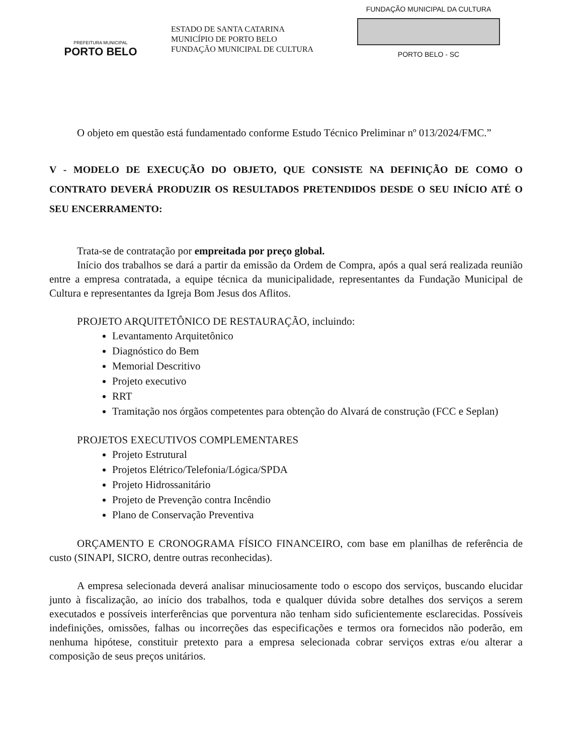PREFEITURA MUNICIPAL
PORTO BELO
ESTADO DE SANTA CATARINA
MUNICÍPIO DE PORTO BELO
FUNDAÇÃO MUNICIPAL DE CULTURA
FUNDAÇÃO MUNICIPAL DA CULTURA
PORTO BELO - SC
O objeto em questão está fundamentado conforme Estudo Técnico Preliminar nº 013/2024/FMC.”
V - MODELO DE EXECUÇÃO DO OBJETO, QUE CONSISTE NA DEFINIÇÃO DE COMO O CONTRATO DEVERÁ PRODUZIR OS RESULTADOS PRETENDIDOS DESDE O SEU INÍCIO ATÉ O SEU ENCERRAMENTO:
Trata-se de contratação por empreitada por preço global.
Início dos trabalhos se dará a partir da emissão da Ordem de Compra, após a qual será realizada reunião entre a empresa contratada, a equipe técnica da municipalidade, representantes da Fundação Municipal de Cultura e representantes da Igreja Bom Jesus dos Aflitos.
PROJETO ARQUITETÔNICO DE RESTAURAÇÃO, incluindo:
Levantamento Arquitetônico
Diagnóstico do Bem
Memorial Descritivo
Projeto executivo
RRT
Tramitação nos órgãos competentes para obtenção do Alvará de construção (FCC e Seplan)
PROJETOS EXECUTIVOS COMPLEMENTARES
Projeto Estrutural
Projetos Elétrico/Telefonia/Lógica/SPDA
Projeto Hidrossanitário
Projeto de Prevenção contra Incêndio
Plano de Conservação Preventiva
ORÇAMENTO E CRONOGRAMA FÍSICO FINANCEIRO, com base em planilhas de referência de custo (SINAPI, SICRO, dentre outras reconhecidas).
A empresa selecionada deverá analisar minuciosamente todo o escopo dos serviços, buscando elucidar junto à fiscalização, ao início dos trabalhos, toda e qualquer dúvida sobre detalhes dos serviços a serem executados e possíveis interferências que porventura não tenham sido suficientemente esclarecidas. Possíveis indefinições, omissões, falhas ou incorreções das especificações e termos ora fornecidos não poderão, em nenhuma hipótese, constituir pretexto para a empresa selecionada cobrar serviços extras e/ou alterar a composição de seus preços unitários.